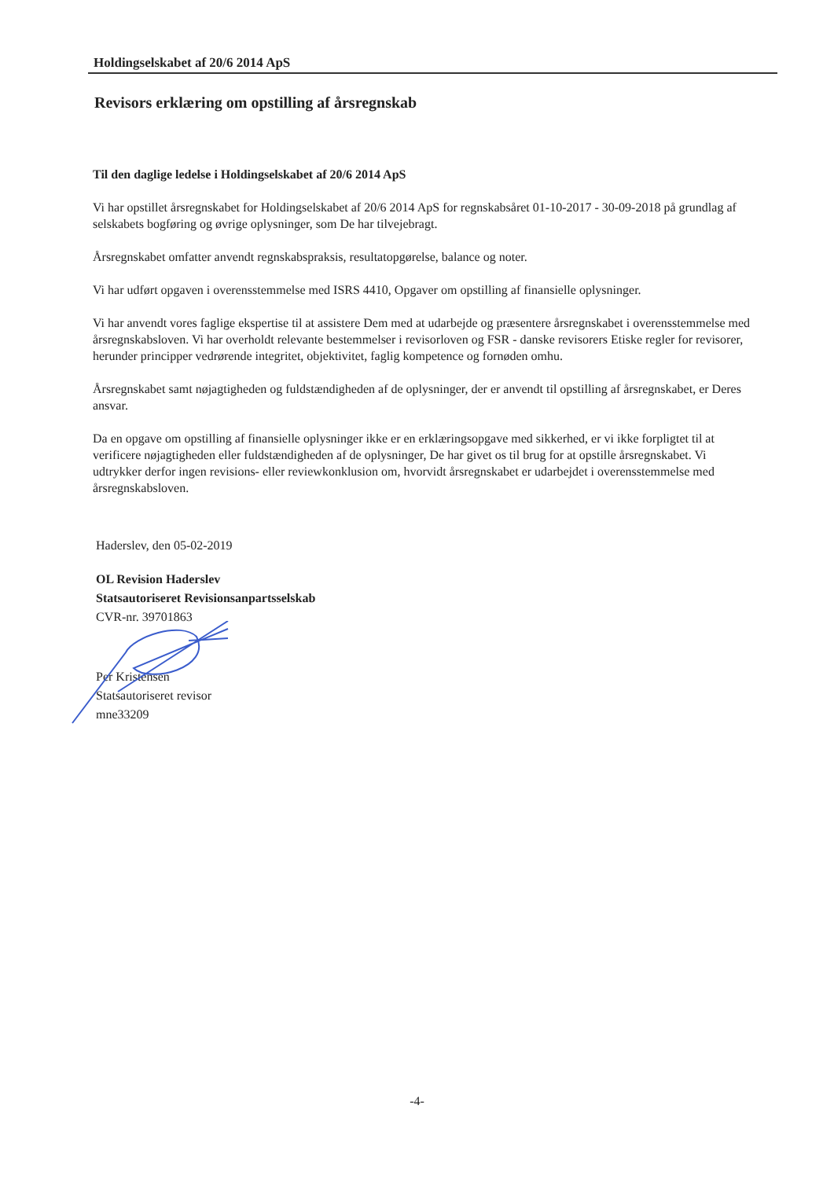Holdingselskabet af 20/6 2014 ApS
Revisors erklæring om opstilling af årsregnskab
Til den daglige ledelse i Holdingselskabet af 20/6 2014 ApS
Vi har opstillet årsregnskabet for Holdingselskabet af 20/6 2014 ApS for regnskabsåret 01-10-2017 - 30-09-2018 på grundlag af selskabets bogføring og øvrige oplysninger, som De har tilvejebragt.
Årsregnskabet omfatter anvendt regnskabspraksis, resultatopgørelse, balance og noter.
Vi har udført opgaven i overensstemmelse med ISRS 4410, Opgaver om opstilling af finansielle oplysninger.
Vi har anvendt vores faglige ekspertise til at assistere Dem med at udarbejde og præsentere årsregnskabet i overensstemmelse med årsregnskabsloven. Vi har overholdt relevante bestemmelser i revisorloven og FSR - danske revisorers Etiske regler for revisorer, herunder principper vedrørende integritet, objektivitet, faglig kompetence og fornøden omhu.
Årsregnskabet samt nøjagtigheden og fuldstændigheden af de oplysninger, der er anvendt til opstilling af årsregnskabet, er Deres ansvar.
Da en opgave om opstilling af finansielle oplysninger ikke er en erklæringsopgave med sikkerhed, er vi ikke forpligtet til at verificere nøjagtigheden eller fuldstændigheden af de oplysninger, De har givet os til brug for at opstille årsregnskabet. Vi udtrykker derfor ingen revisions- eller reviewkonklusion om, hvorvidt årsregnskabet er udarbejdet i overensstemmelse med årsregnskabsloven.
Haderslev, den 05-02-2019
OL Revision Haderslev
Statsautoriseret Revisionsanpartsselskab
CVR-nr. 39701863
Per Kristensen
Statsautoriseret revisor
mne33209
-4-